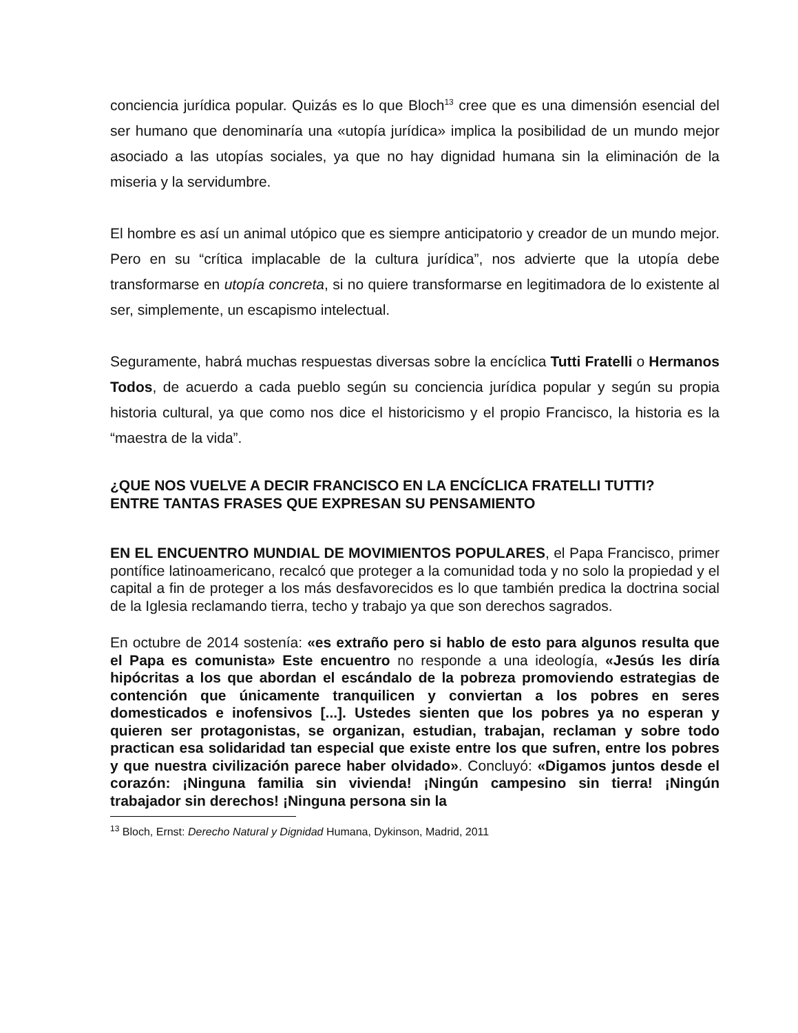conciencia jurídica popular. Quizás es lo que Bloch<sup>13</sup> cree que es una dimensión esencial del ser humano que denominaría una «utopía jurídica» implica la posibilidad de un mundo mejor asociado a las utopías sociales, ya que no hay dignidad humana sin la eliminación de la miseria y la servidumbre.
El hombre es así un animal utópico que es siempre anticipatorio y creador de un mundo mejor. Pero en su “crítica implacable de la cultura jurídica”, nos advierte que la utopía debe transformarse en utopía concreta, si no quiere transformarse en legitimadora de lo existente al ser, simplemente, un escapismo intelectual.
Seguramente, habrá muchas respuestas diversas sobre la encíclica Tutti Fratelli o Hermanos Todos, de acuerdo a cada pueblo según su conciencia jurídica popular y según su propia historia cultural, ya que como nos dice el historicismo y el propio Francisco, la historia es la “maestra de la vida”.
¿QUE NOS VUELVE A DECIR FRANCISCO EN LA ENCÍCLICA FRATELLI TUTTI?
ENTRE TANTAS FRASES QUE EXPRESAN SU PENSAMIENTO
EN EL ENCUENTRO MUNDIAL DE MOVIMIENTOS POPULARES, el Papa Francisco, primer pontífice latinoamericano, recalcó que proteger a la comunidad toda y no solo la propiedad y el capital a fin de proteger a los más desfavorecidos es lo que también predica la doctrina social de la Iglesia reclamando tierra, techo y trabajo ya que son derechos sagrados.
En octubre de 2014 sostenía: «es extraño pero si hablo de esto para algunos resulta que el Papa es comunista» Este encuentro no responde a una ideología, «Jesús les diría hipócritas a los que abordan el escándalo de la pobreza promoviendo estrategias de contención que únicamente tranquilicen y conviertan a los pobres en seres domesticados e inofensivos [...]. Ustedes sienten que los pobres ya no esperan y quieren ser protagonistas, se organizan, estudian, trabajan, reclaman y sobre todo practican esa solidaridad tan especial que existe entre los que sufren, entre los pobres y que nuestra civilización parece haber olvidado». Concluyó: «Digamos juntos desde el corazón: ¡Ninguna familia sin vivienda! ¡Ningún campesino sin tierra! ¡Ningún trabajador sin derechos! ¡Ninguna persona sin la
<sup>13</sup> Bloch, Ernst: Derecho Natural y Dignidad Humana, Dykinson, Madrid, 2011